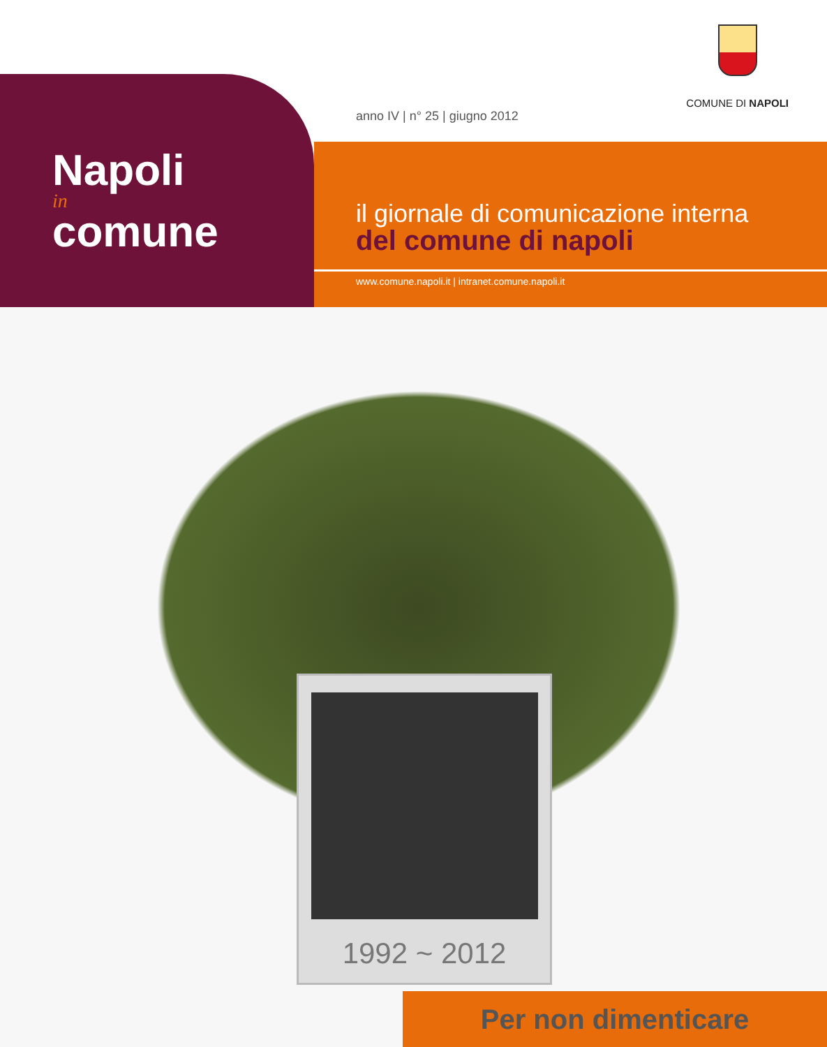COMUNE DI NAPOLI
Napoli
in
comune
anno IV | n° 25 | giugno 2012
il giornale di comunicazione interna
del comune di napoli
www.comune.napoli.it | intranet.comune.napoli.it
1992 ~ 2012
Per non dimenticare